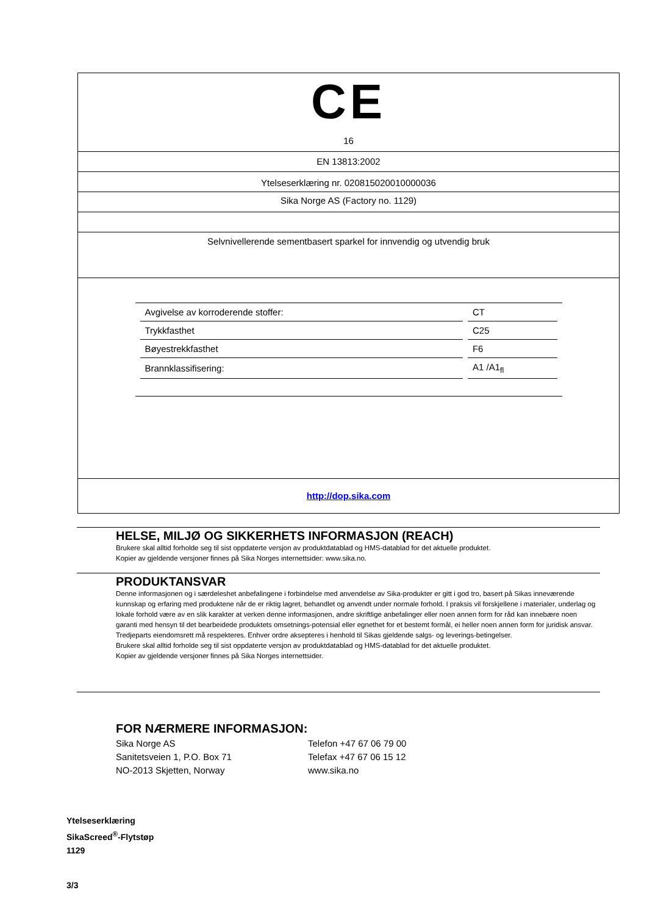CE
16
EN 13813:2002
Ytelseserklæring nr. 020815020010000036
Sika Norge AS (Factory no. 1129)
Selvnivellerende sementbasert sparkel for innvendig og utvendig bruk
| Avgivelse av korroderende stoffer: | CT |
| Trykkfasthet | C25 |
| Bøyestrekkfasthet | F6 |
| Brannklassifisering: | A1 /A1<sub>fl</sub> |
http://dop.sika.com
HELSE, MILJØ OG SIKKERHETS INFORMASJON (REACH)
Brukere skal alltid forholde seg til sist oppdaterte versjon av produktdatablad og HMS-datablad for det aktuelle produktet.
Kopier av gjeldende versjoner finnes på Sika Norges internettsider: www.sika.no.
PRODUKTANSVAR
Denne informasjonen og i særdeleshet anbefalingene i forbindelse med anvendelse av Sika-produkter er gitt i god tro, basert på Sikas inneværende kunnskap og erfaring med produktene når de er riktig lagret, behandlet og anvendt under normale forhold. I praksis vil forskjellene i materialer, underlag og lokale forhold være av en slik karakter at verken denne informasjonen, andre skriftlige anbefalinger eller noen annen form for råd kan innebære noen garanti med hensyn til det bearbeidede produktets omsetnings-potensial eller egnethet for et bestemt formål, ei heller noen annen form for juridisk ansvar.
Tredjeparts eiendomsrett må respekteres. Enhver ordre aksepteres i henhold til Sikas gjeldende salgs- og leverings-betingelser.
Brukere skal alltid forholde seg til sist oppdaterte versjon av produktdatablad og HMS-datablad for det aktuelle produktet.
Kopier av gjeldende versjoner finnes på Sika Norges internettsider.
FOR NÆRMERE INFORMASJON:
Sika Norge AS
Sanitetsveien 1, P.O. Box 71
NO-2013 Skjetten, Norway
Telefon +47 67 06 79 00
Telefax +47 67 06 15 12
www.sika.no
Ytelseserklæring
SikaScreed<sup>®</sup>-Flytstøp
1129
3/3